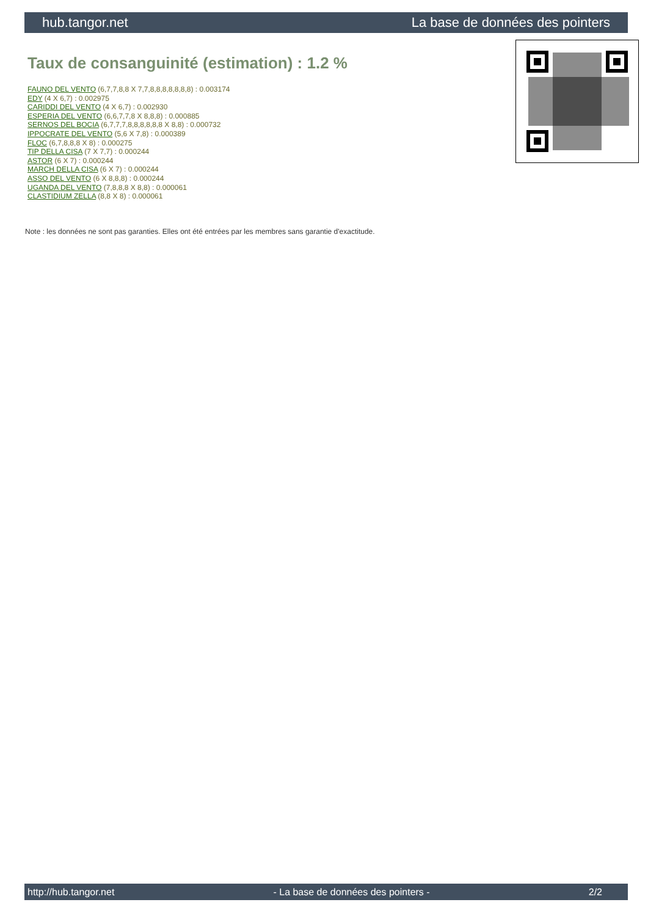hub.tangor.net La base de données des pointers
Taux de consanguinité (estimation) : 1.2 %
FAUNO DEL VENTO (6,7,7,8,8 X 7,7,8,8,8,8,8,8,8) : 0.003174
EDY (4 X 6,7) : 0.002975
CARIDDI DEL VENTO (4 X 6,7) : 0.002930
ESPERIA DEL VENTO (6,6,7,7,8 X 8,8,8) : 0.000885
SERNOS DEL BOCIA (6,7,7,7,8,8,8,8,8,8 X 8,8) : 0.000732
IPPOCRATE DEL VENTO (5,6 X 7,8) : 0.000389
FLOC (6,7,8,8,8 X 8) : 0.000275
TIP DELLA CISA (7 X 7,7) : 0.000244
ASTOR (6 X 7) : 0.000244
MARCH DELLA CISA (6 X 7) : 0.000244
ASSO DEL VENTO (6 X 8,8,8) : 0.000244
UGANDA DEL VENTO (7,8,8,8 X 8,8) : 0.000061
CLASTIDIUM ZELLA (8,8 X 8) : 0.000061
Note : les données ne sont pas garanties. Elles ont été entrées par les membres sans garantie d'exactitude.
http://hub.tangor.net - La base de données des pointers - 2/2